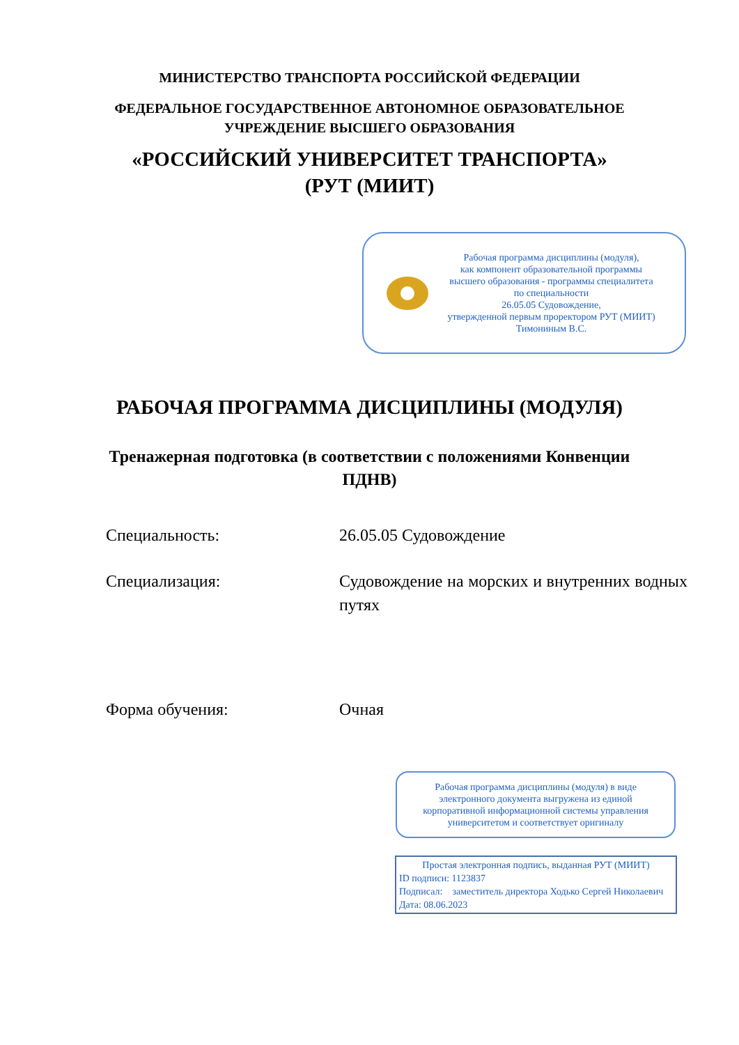МИНИСТЕРСТВО ТРАНСПОРТА РОССИЙСКОЙ ФЕДЕРАЦИИ
ФЕДЕРАЛЬНОЕ ГОСУДАРСТВЕННОЕ АВТОНОМНОЕ ОБРАЗОВАТЕЛЬНОЕ
УЧРЕЖДЕНИЕ ВЫСШЕГО ОБРАЗОВАНИЯ
«РОССИЙСКИЙ УНИВЕРСИТЕТ ТРАНСПОРТА»
(РУТ (МИИТ)
Рабочая программа дисциплины (модуля),
как компонент образовательной программы
высшего образования - программы специалитета
по специальности
26.05.05 Судовождение,
утвержденной первым проректором РУТ (МИИТ)
Тимониным В.С.
РАБОЧАЯ ПРОГРАММА ДИСЦИПЛИНЫ (МОДУЛЯ)
Тренажерная подготовка (в соответствии с положениями Конвенции
ПДНВ)
Специальность: 26.05.05 Судовождение
Специализация: Судовождение на морских и внутренних водных путях
Форма обучения: Очная
Рабочая программа дисциплины (модуля) в виде
электронного документа выгружена из единой
корпоративной информационной системы управления
университетом и соответствует оригиналу
Простая электронная подпись, выданная РУТ (МИИТ)
ID подписи: 1123837
Подписал: заместитель директора Ходько Сергей Николаевич
Дата: 08.06.2023